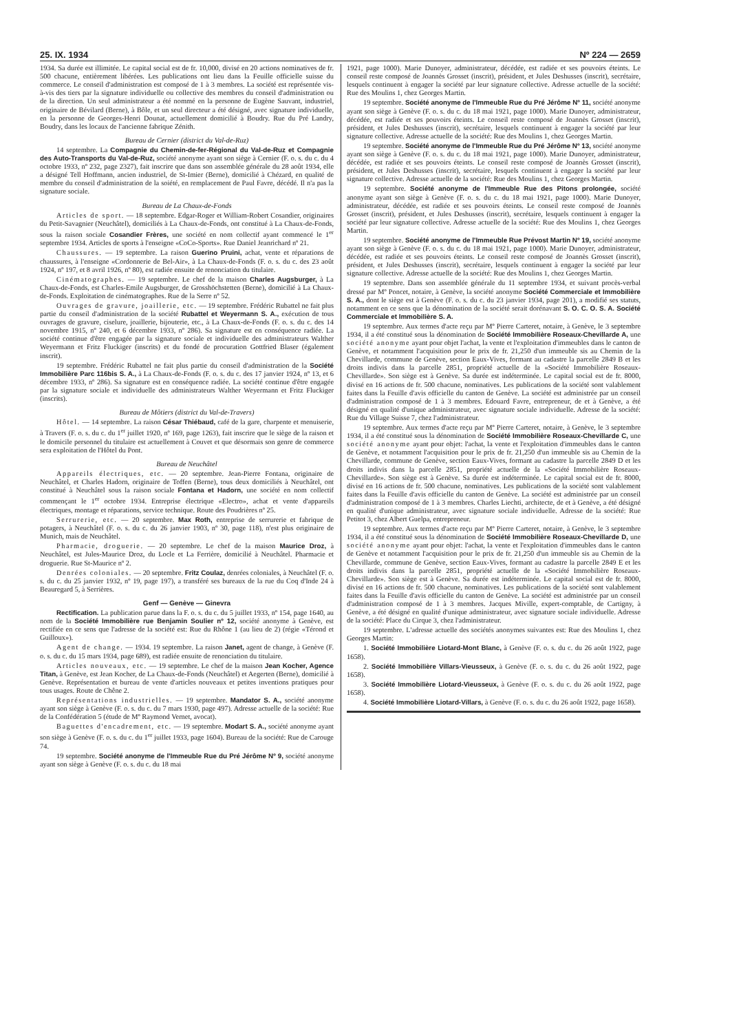25. IX. 1934 Nº 224 — 2659
1934. Sa durée est illimitée. Le capital social est de fr. 10,000, divisé en 20 actions nominatives de fr. 500 chacune, entièrement libérées. Les publications ont lieu dans la Feuille officielle suisse du commerce. Le conseil d'administration est composé de 1 à 3 membres. La société est représentée vis-à-vis des tiers par la signature individuelle ou collective des membres du conseil d'administration ou de la direction. Un seul administrateur a été nommé en la personne de Eugène Sauvant, industriel, originaire de Bévilard (Berne), à Bôle, et un seul directeur a été désigné, avec signature individuelle, en la personne de Georges-Henri Dounat, actuellement domicilié à Boudry. Rue du Pré Landry, Boudry, dans les locaux de l'ancienne fabrique Zénith.
Bureau de Cernier (district du Val-de-Ruz)
14 septembre. La Compagnie du Chemin-de-fer-Régional du Val-de-Ruz et Compagnie des Auto-Transports du Val-de-Ruz, société anonyme ayant son siège à Cernier (F. o. s. du c. du 4 octobre 1933, nº 232, page 2327), fait inscrire que dans son assemblée générale du 28 août 1934, elle a désigné Tell Hoffmann, ancien industriel, de St-Imier (Berne), domicilié à Chézard, en qualité de membre du conseil d'administration de la soiété, en remplacement de Paul Favre, décédé. Il n'a pas la signature sociale.
Bureau de La Chaux-de-Fonds
Articles de sport. — 18 septembre. Edgar-Roger et William-Robert Cosandier, originaires du Petit-Savagnier (Neuchâtel), domiciliés à La Chaux-de-Fonds, ont constitué à La Chaux-de-Fonds, sous la raison sociale Cosandier Frères, une société en nom collectif ayant commencé le 1<sup>er</sup> septembre 1934. Articles de sports à l'enseigne «CoCo-Sports». Rue Daniel Jeanrichard nº 21.
Chaussures. — 19 septembre. La raison Guerino Pruini, achat, vente et réparations de chaussures, à l'enseigne «Cordonnerie de Bel-Air», à La Chaux-de-Fonds (F. o. s. du c. des 23 août 1924, nº 197, et 8 avril 1926, nº 80), est radiée ensuite de renonciation du titulaire.
Cinématographes. — 19 septembre. Le chef de la maison Charles Augsburger, à La Chaux-de-Fonds, est Charles-Emile Augsburger, de Grosshöchstetten (Berne), domicilié à La Chaux-de-Fonds. Exploitation de cinématographes. Rue de la Serre nº 52.
Ouvrages de gravure, joaillerie, etc. — 19 septembre. Frédéric Rubattel ne fait plus partie du conseil d'administration de la société Rubattel et Weyermann S. A., exécution de tous ouvrages de gravure, ciselure, joaillerie, bijouterie, etc., à La Chaux-de-Fonds (F. o. s. du c. des 14 novembre 1915, nº 240, et 6 décembre 1933, nº 286). Sa signature est en conséquence radiée. La société continue d'être engagée par la signature sociale et individuelle des administrateurs Walther Weyermann et Fritz Fluckiger (inscrits) et du fondé de procuration Gottfried Blaser (également inscrit).
19 septembre. Frédéric Rubattel ne fait plus partie du conseil d'administration de la Société Immobilière Parc 116bis S. A., à La Chaux-de-Fonds (F. o. s. du c. des 17 janvier 1924, nº 13, et 6 décembre 1933, nº 286). Sa signature est en conséquence radiée. La société continue d'être engagée par la signature sociale et individuelle des administrateurs Walther Weyermann et Fritz Fluckiger (inscrits).
Bureau de Môtiers (district du Val-de-Travers)
Hôtel. — 14 septembre. La raison César Thiébaud, café de la gare, charpente et menuiserie, à Travers (F. o. s. du c. du 1<sup>er</sup> juillet 1920, nº 169, page 1263), fait inscrire que le siège de la raison et le domicile personnel du titulaire est actuellement à Couvet et que désormais son genre de commerce sera exploitation de l'Hôtel du Pont.
Bureau de Neuchâtel
Appareils électriques, etc. — 20 septembre. Jean-Pierre Fontana, originaire de Neuchâtel, et Charles Hadorn, originaire de Toffen (Berne), tous deux domiciliés à Neuchâtel, ont constitué à Neuchâtel sous la raison sociale Fontana et Hadorn, une société en nom collectif commençant le 1<sup>er</sup> octobre 1934. Entreprise électrique «Electro», achat et vente d'appareils électriques, montage et réparations, service technique. Route des Poudrières nº 25.
Serrurerie, etc. — 20 septembre. Max Roth, entreprise de serrurerie et fabrique de potagers, à Neuchâtel (F. o. s. du c. du 26 janvier 1903, nº 30, page 118), n'est plus originaire de Munich, mais de Neuchâtel.
Pharmacie, droguerie. — 20 septembre. Le chef de la maison Maurice Droz, à Neuchâtel, est Jules-Maurice Droz, du Locle et La Ferrière, domicilié à Neuchâtel. Pharmacie et droguerie. Rue St-Maurice nº 2.
Denrées coloniales. — 20 septembre. Fritz Coulaz, denrées coloniales, à Neuchâtel (F. o. s. du c. du 25 janvier 1932, nº 19, page 197), a transféré ses bureaux de la rue du Coq d'Inde 24 à Beauregard 5, à Serrières.
Genf — Genève — Ginevra
Rectification. La publication parue dans la F. o. s. du c. du 5 juillet 1933, nº 154, page 1640, au nom de la Société Immobilière rue Benjamin Soulier nº 12, société anonyme à Genève, est rectifiée en ce sens que l'adresse de la société est: Rue du Rhône 1 (au lieu de 2) (régie «Térond et Guilloux»).
Agent de change. — 1934. 19 septembre. La raison Janet, agent de change, à Genève (F. o. s. du c. du 15 mars 1934, page 689), est radiée ensuite de renonciation du titulaire.
Articles nouveaux, etc. — 19 septembre. Le chef de la maison Jean Kocher, Agence Titan, à Genève, est Jean Kocher, de La Chaux-de-Fonds (Neuchâtel) et Aegerten (Berne), domicilié à Genève. Représentation et bureau de vente d'articles nouveaux et petites inventions pratiques pour tous usages. Route de Chêne 2.
Représentations industrielles. — 19 septembre. Mandator S. A., société anonyme ayant son siège à Genève (F. o. s. du c. du 7 mars 1930, page 497). Adresse actuelle de la société: Rue de la Confédération 5 (étude de Mº Raymond Vernet, avocat).
Baguettes d'encadrement, etc. — 19 septembre. Modart S. A., société anonyme ayant son siège à Genève (F. o. s. du c. du 1<sup>er</sup> juillet 1933, page 1604). Bureau de la société: Rue de Carouge 74.
19 septembre. Société anonyme de l'Immeuble Rue du Pré Jérôme Nº 9, société anonyme ayant son siège à Genève (F. o. s. du c. du 18 mai
1921, page 1000). Marie Dunoyer, administrateur, décédée, est radiée et ses pouvoirs éteints. Le conseil reste composé de Joannès Grosset (inscrit), président, et Jules Deshusses (inscrit), secrétaire, lesquels continuent à engager la société par leur signature collective. Adresse actuelle de la société: Rue des Moulins 1, chez Georges Martin.
19 septembre. Société anonyme de l'Immeuble Rue du Pré Jérôme Nº 11, société anonyme ayant son siège à Genève (F. o. s. du c. du 18 mai 1921, page 1000). Marie Dunoyer, administrateur, décédée, est radiée et ses pouvoirs éteints. Le conseil reste composé de Joannès Grosset (inscrit), président, et Jules Deshusses (inscrit), secrétaire, lesquels continuent à engager la société par leur signature collective. Adresse actuelle de la société: Rue des Moulins 1, chez Georges Martin.
19 septembre. Société anonyme de l'Immeuble Rue du Pré Jérôme Nº 13, société anonyme ayant son siège à Genève (F. o. s. du c. du 18 mai 1921, page 1000). Marie Dunoyer, administrateur, décédée, est radiée et ses pouvoirs éteints. Le conseil reste composé de Joannès Grosset (inscrit), président, et Jules Deshusses (inscrit), secrétaire, lesquels continuent à engager la société par leur signature collective. Adresse actuelle de la société: Rue des Moulins 1, chez Georges Martin.
19 septembre. Société anonyme de l'Immeuble Rue des Pitons prolongée, société anonyme ayant son siège à Genève (F. o. s. du c. du 18 mai 1921, page 1000). Marie Dunoyer, administrateur, décédée, est radiée et ses pouvoirs éteints. Le conseil reste composé de Joannès Grosset (inscrit), président, et Jules Deshusses (inscrit), secrétaire, lesquels continuent à engager la société par leur signature collective. Adresse actuelle de la société: Rue des Moulins 1, chez Georges Martin.
19 septembre. Société anonyme de l'Immeuble Rue Prévost Martin Nº 19, société anonyme ayant son siège à Genève (F. o. s. du c. du 18 mai 1921, page 1000). Marie Dunoyer, administrateur, décédée, est radiée et ses pouvoirs éteints. Le conseil reste composé de Joannès Grosset (inscrit), président, et Jules Deshusses (inscrit), secrétaire, lesquels continuent à engager la société par leur signature collective. Adresse actuelle de la société: Rue des Moulins 1, chez Georges Martin.
19 septembre. Dans son assemblée générale du 11 septembre 1934, et suivant procès-verbal dressé par Mº Poncet, notaire, à Genève, la société anonyme Société Commerciale et Immobilière S. A., dont le siège est à Genève (F. o. s. du c. du 23 janvier 1934, page 201), a modifié ses statuts, notamment en ce sens que la dénomination de la société serait dorénavant S. O. C. O. S. A. Société Commerciale et Immobilière S. A.
19 septembre. Aux termes d'acte reçu par Mº Pierre Carteret, notaire, à Genève, le 3 septembre 1934, il a été constitué sous la dénomination de Société Immobilière Roseaux-Chevillarde A, une société anonyme ayant pour objet l'achat, la vente et l'exploitation d'immeubles dans le canton de Genève, et notamment l'acquisition pour le prix de fr. 21,250 d'un immeuble sis au Chemin de la Chevillarde, commune de Genève, section Eaux-Vives, formant au cadastre la parcelle 2849 B et les droits indivis dans la parcelle 2851, propriété actuelle de la «Société Immobilière Roseaux-Chevillarde». Son siège est à Genève. Sa durée est indéterminée. Le capital social est de fr. 8000, divisé en 16 actions de fr. 500 chacune, nominatives. Les publications de la société sont valablement faites dans la Feuille d'avis officielle du canton de Genève. La société est administrée par un conseil d'administration composé de 1 à 3 membres. Edouard Favre, entrepreneur, de et à Genève, a été désigné en qualité d'unique administrateur, avec signature sociale individuelle. Adresse de la société: Rue du Village Suisse 7, chez l'administrateur.
19 septembre. Aux termes d'acte reçu par Mº Pierre Carteret, notaire, à Genève, le 3 septembre 1934, il a été constitué sous la dénomination de Société Immobilière Roseaux-Chevillarde C, une société anonyme ayant pour objet: l'achat, la vente et l'exploitation d'immeubles dans le canton de Genève, et notamment l'acquisition pour le prix de fr. 21,250 d'un immeuble sis au Chemin de la Chevillarde, commune de Genève, section Eaux-Vives, formant au cadastre la parcelle 2849 D et les droits indivis dans la parcelle 2851, propriété actuelle de la «Société Immobilière Roseaux-Chevillarde». Son siège est à Genève. Sa durée est indéterminée. Le capital social est de fr. 8000, divisé en 16 actions de fr. 500 chacune, nominatives. Les publications de la société sont valablement faites dans la Feuille d'avis officielle du canton de Genève. La société est administrée par un conseil d'administration composé de 1 à 3 membres. Charles Liechti, architecte, de et à Genève, a été désigné en qualité d'unique administrateur, avec signature sociale individuelle. Adresse de la société: Rue Petitot 3, chez Albert Guelpa, entrepreneur.
19 septembre. Aux termes d'acte reçu par Mº Pierre Carteret, notaire, à Genève, le 3 septembre 1934, il a été constitué sous la dénomination de Société Immobilière Roseaux-Chevillarde D, une société anonyme ayant pour objet: l'achat, la vente et l'exploitation d'immeubles dans le canton de Genève et notamment l'acquisition pour le prix de fr. 21,250 d'un immeuble sis au Chemin de la Chevillarde, commune de Genève, section Eaux-Vives, formant au cadastre la parcelle 2849 E et les droits indivis dans la parcelle 2851, propriété actuelle de la «Société Immobilière Roseaux-Chevillarde». Son siège est à Genève. Sa durée est indéterminée. Le capital social est de fr. 8000, divisé en 16 actions de fr. 500 chacune, nominatives. Les publications de la société sont valablement faites dans la Feuille d'avis officielle du canton de Genève. La société est administrée par un conseil d'administration composé de 1 à 3 membres. Jacques Miville, expert-comptable, de Cartigny, à Genève, a été désigné en qualité d'unique administrateur, avec signature sociale individuelle. Adresse de la société: Place du Cirque 3, chez l'administrateur.
19 septembre. L'adresse actuelle des sociétés anonymes suivantes est: Rue des Moulins 1, chez Georges Martin:
1. Société Immobilière Liotard-Mont Blanc, à Genève (F. o. s. du c. du 26 août 1922, page 1658).
2. Société Immobilière Villars-Vieusseux, à Genève (F. o. s. du c. du 26 août 1922, page 1658).
3. Société Immobilière Liotard-Vieusseux, à Genève (F. o. s. du c. du 26 août 1922, page 1658).
4. Société Immobilière Liotard-Villars, à Genève (F. o. s. du c. du 26 août 1922, page 1658).